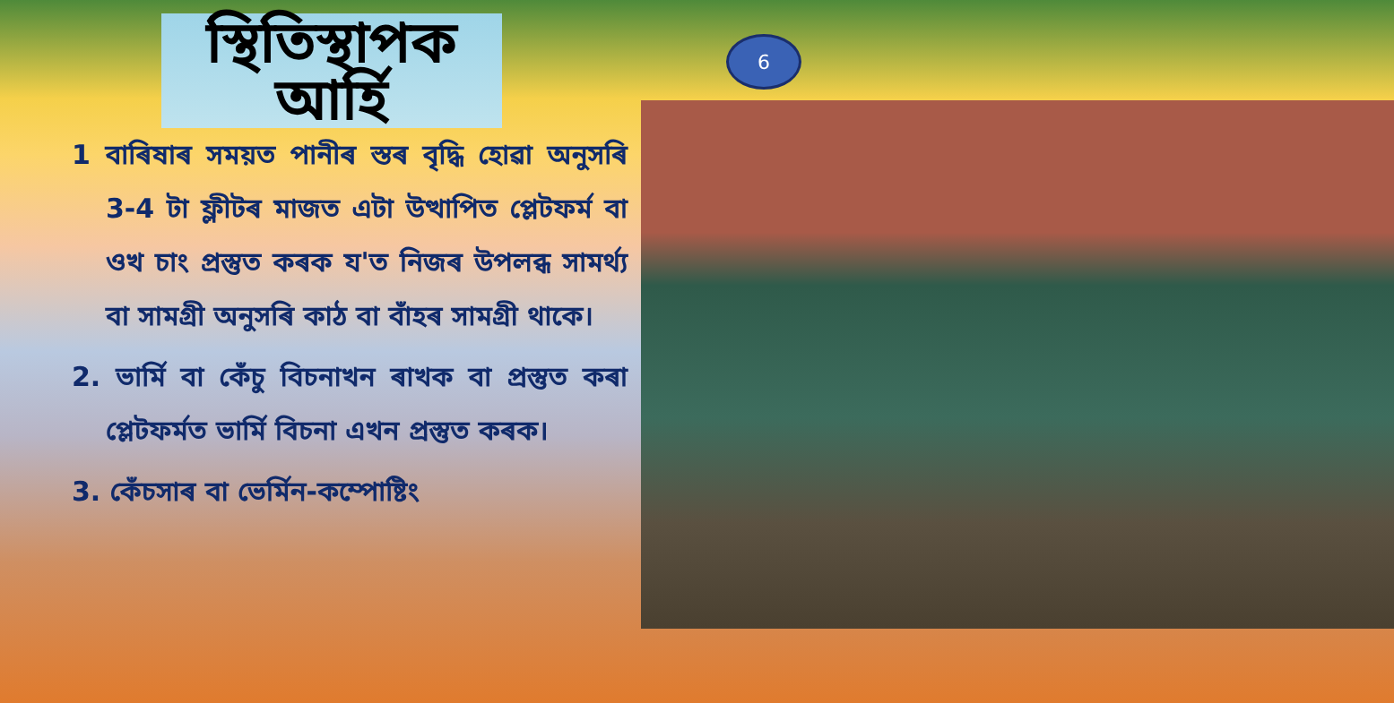স্থিতিস্থাপক আৰ্হি
1 বাৰিষাৰ সময়ত পানীৰ স্তৰ বৃদ্ধি হোৱা অনুসৰি 3-4 টা ফ্লীটৰ মাজত এটা উত্থাপিত প্লেটফৰ্ম বা ওখ চাং প্ৰস্তুত কৰক য'ত নিজৰ উপলব্ধ সামৰ্থ্য বা সামগ্ৰী অনুসৰি কাঠ বা বাঁহৰ সামগ্ৰী থাকে।
2. ভাৰ্মি বা কেঁচু বিচনাখন ৰাখক বা প্ৰস্তুত কৰা প্লেটফৰ্মত ভাৰ্মি বিচনা এখন প্ৰস্তুত কৰক।
3. কেঁচসাৰ বা ভেৰ্মিন-কম্পোষ্টিং
6